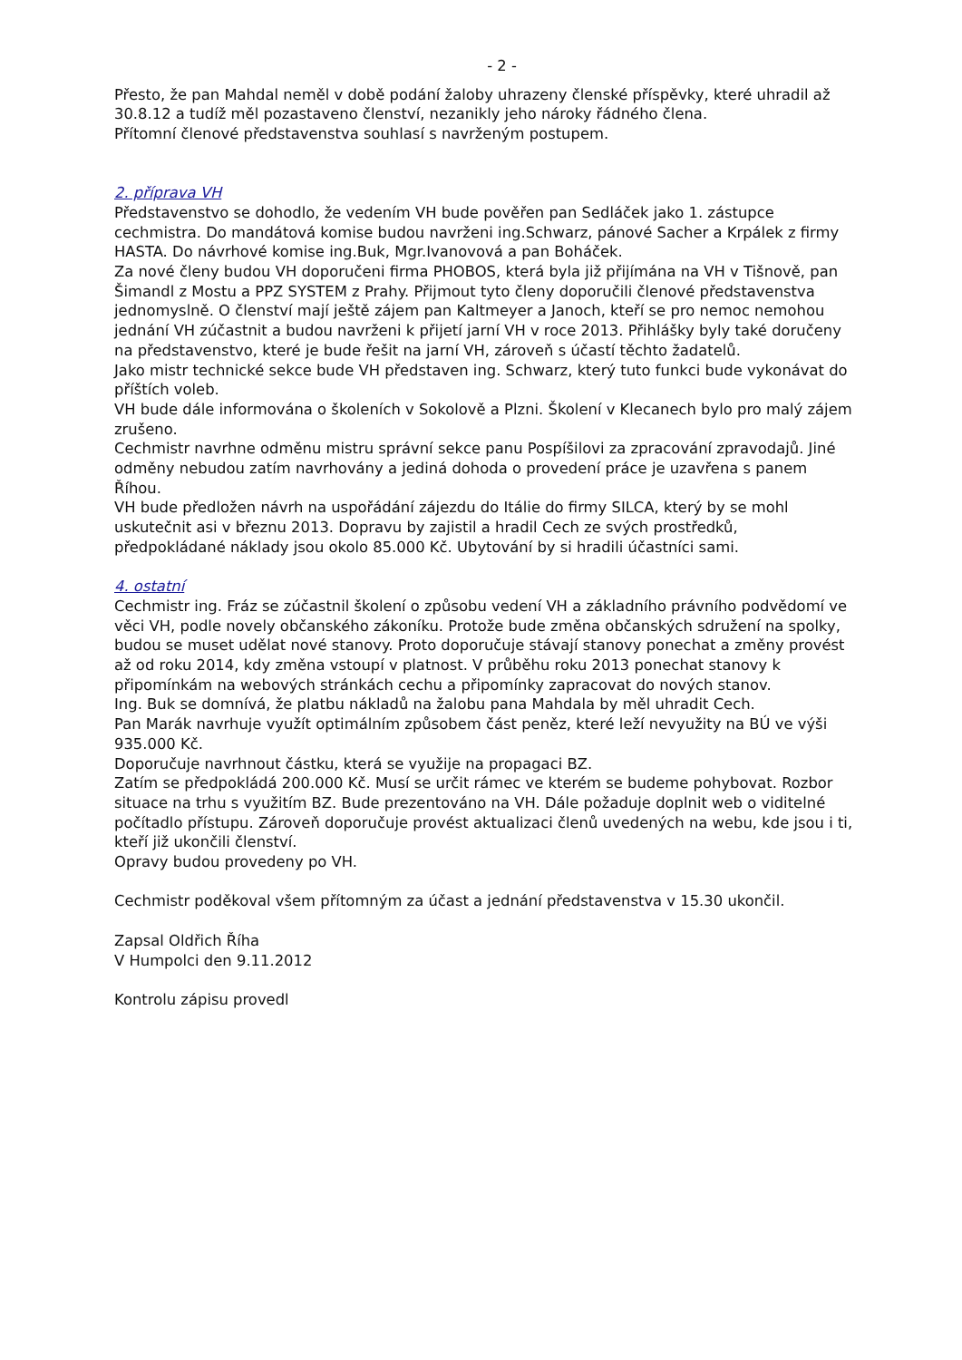- 2 -
Přesto, že pan Mahdal neměl v době podání žaloby uhrazeny členské příspěvky, které uhradil až 30.8.12 a tudíž měl pozastaveno členství, nezanikly jeho nároky řádného člena.
Přítomní členové představenstva souhlasí s navrženým postupem.
2. příprava VH
Představenstvo se dohodlo, že vedením VH bude pověřen pan Sedláček jako 1. zástupce cechmistra. Do mandátová komise budou navrženi ing.Schwarz, pánové Sacher a Krpálek z firmy HASTA. Do návrhové komise ing.Buk, Mgr.Ivanovová a pan Boháček.
Za nové členy budou VH doporučeni firma PHOBOS, která byla již přijímána na VH v Tišnově, pan Šimandl z Mostu a PPZ SYSTEM z Prahy. Přijmout tyto členy doporučili členové představenstva jednomyslně. O členství mají ještě zájem pan Kaltmeyer a Janoch, kteří se pro nemoc nemohou jednání VH zúčastnit a budou navrženi k přijetí jarní VH v roce 2013. Přihlášky byly také doručeny na představenstvo, které je bude řešit na jarní VH, zároveň s účastí těchto žadatelů.
Jako mistr technické sekce bude VH představen ing. Schwarz, který tuto funkci bude vykonávat do příštích voleb.
VH bude dále informována o školeních v Sokolově a Plzni. Školení v Klecanech bylo pro malý zájem zrušeno.
Cechmistr navrhne odměnu mistru správní sekce panu Pospíšilovi za zpracování zpravodajů. Jiné odměny nebudou zatím navrhovány a jediná dohoda o provedení práce je uzavřena s panem Říhou.
VH bude předložen návrh na uspořádání zájezdu do Itálie do firmy SILCA, který by se mohl uskutečnit asi v březnu 2013. Dopravu by zajistil a hradil Cech ze svých prostředků, předpokládané náklady jsou okolo 85.000 Kč. Ubytování by si hradili účastníci sami.
4. ostatní
Cechmistr ing. Fráz se zúčastnil školení o způsobu vedení VH a základního právního podvědomí ve věci VH, podle novely občanského zákoníku. Protože bude změna občanských sdružení na spolky, budou se muset udělat nové stanovy. Proto doporučuje stávají stanovy ponechat a změny provést až od roku 2014, kdy změna vstoupí v platnost. V průběhu roku 2013 ponechat stanovy k připomínkám na webových stránkách cechu a připomínky zapracovat do nových stanov.
Ing. Buk se domnívá, že platbu nákladů na žalobu pana Mahdala by měl uhradit Cech.
Pan Marák navrhuje využít optimálním způsobem část peněz, které leží nevyužity na BÚ ve výši 935.000 Kč.
Doporučuje navrhnout částku, která se využije na propagaci BZ.
Zatím se předpokládá 200.000 Kč. Musí se určit rámec ve kterém se budeme pohybovat. Rozbor situace na trhu s využitím BZ. Bude prezentováno na VH. Dále požaduje doplnit web o viditelné počítadlo přístupu. Zároveň doporučuje provést aktualizaci členů uvedených na webu, kde jsou i ti, kteří již ukončili členství.
Opravy budou provedeny po VH.
Cechmistr poděkoval všem přítomným za účast a jednání představenstva v 15.30 ukončil.
Zapsal Oldřich Říha
V Humpolci den 9.11.2012
Kontrolu zápisu provedl